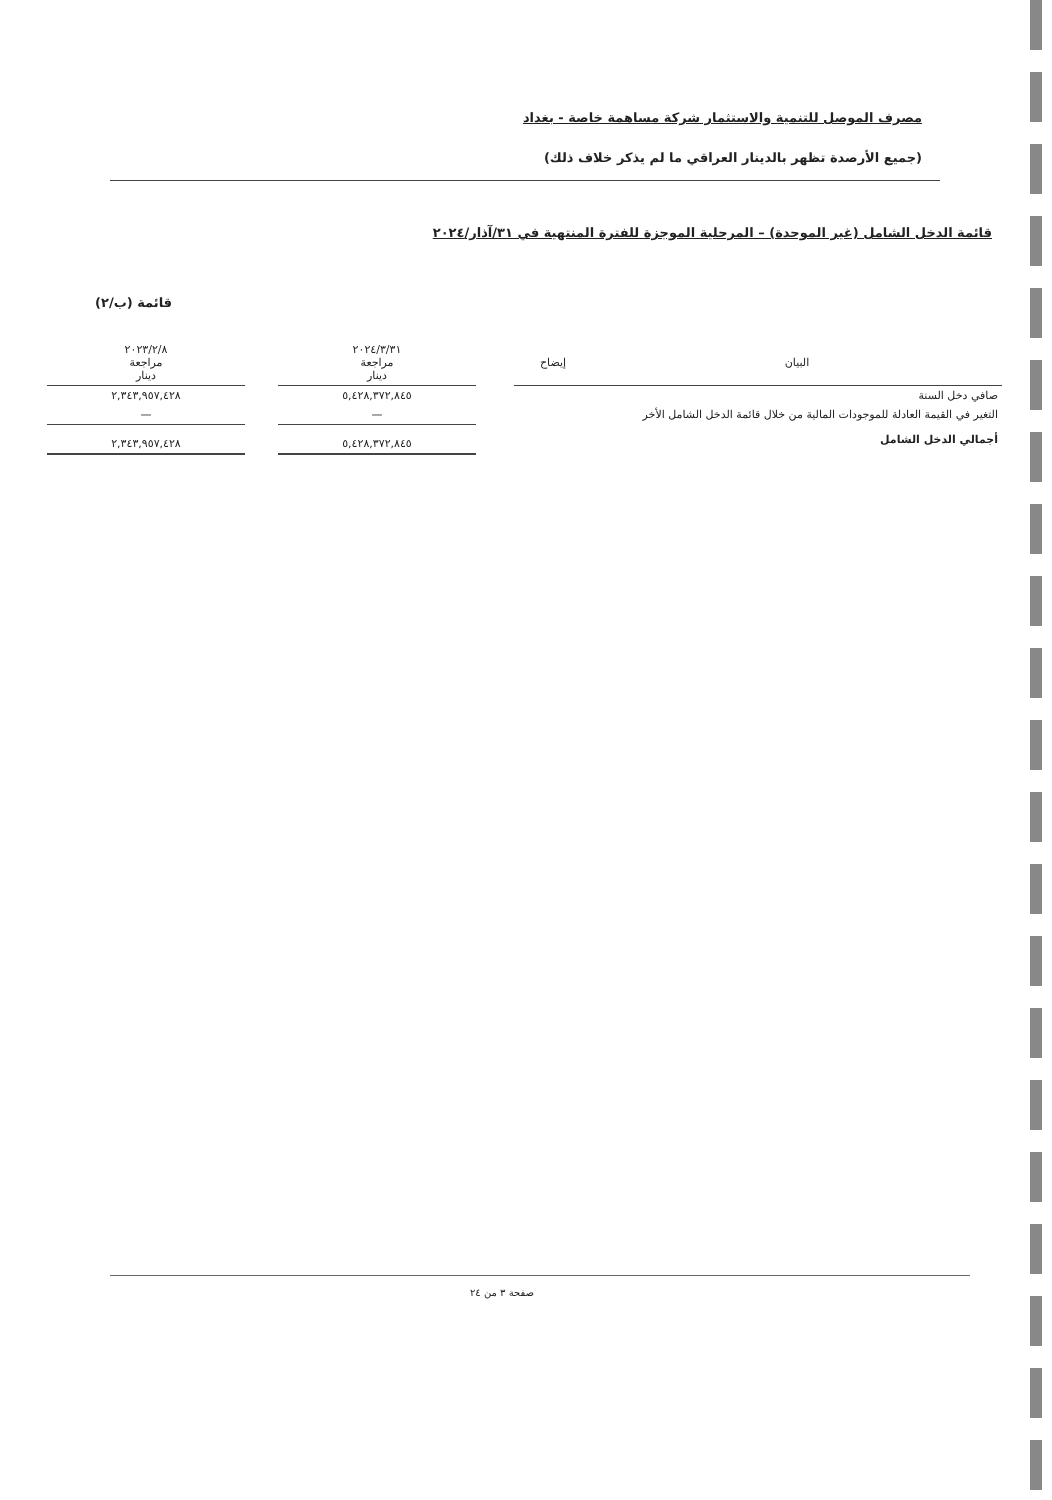مصرف الموصل للتنمية والاستثمار شركة مساهمة خاصة - بغداد
(جميع الأرصدة تظهر بالدينار العراقي ما لم يذكر خلاف ذلك)
قائمة الدخل الشامل (غير الموحدة) – المرحلية الموجزة للفترة المنتهية في ٣١/آذار/٢٠٢٤
قائمة (ب/٢)
| البيان | إيضاح | | ٢٠٢٤/٣/٣١ مراجعة دينار | | ٢٠٢٣/٢/٨ مراجعة دينار |
| --- | --- | --- | --- | --- | --- |
| صافي دخل السنة | | | ٥,٤٢٨,٣٧٢,٨٤٥ | | ٢,٣٤٣,٩٥٧,٤٢٨ |
| التغير في القيمة العادلة للموجودات المالية من خلال قائمة الدخل الشامل الأخر | | | — | | — |
| أجمالي الدخل الشامل | | | ٥,٤٢٨,٣٧٢,٨٤٥ | | ٢,٣٤٣,٩٥٧,٤٢٨ |
صفحة ٣ من ٢٤